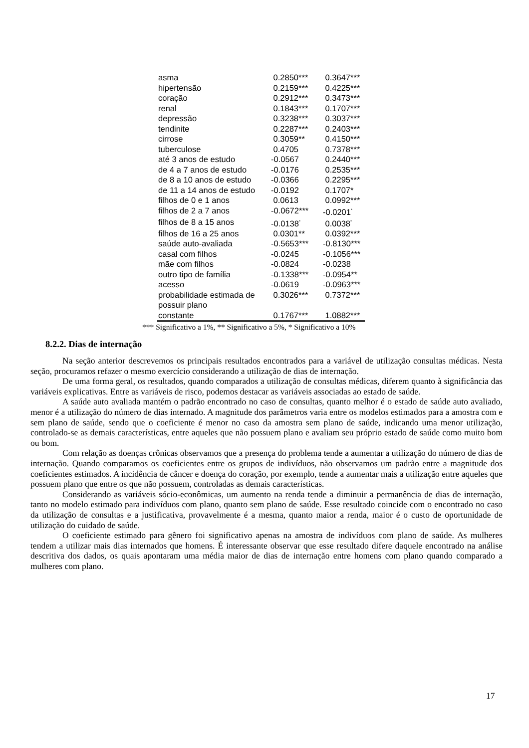| asma | 0.2850*** | 0.3647*** |
| hipertensão | 0.2159*** | 0.4225*** |
| coração | 0.2912*** | 0.3473*** |
| renal | 0.1843*** | 0.1707*** |
| depressão | 0.3238*** | 0.3037*** |
| tendinite | 0.2287*** | 0.2403*** |
| cirrose | 0.3059** | 0.4150*** |
| tuberculose | 0.4705 | 0.7378*** |
| até 3 anos de estudo | -0.0567 | 0.2440*** |
| de 4 a 7 anos de estudo | -0.0176 | 0.2535*** |
| de 8 a 10 anos de estudo | -0.0366 | 0.2295*** |
| de 11 a 14 anos de estudo | -0.0192 | 0.1707* |
| filhos de 0 e 1 anos | 0.0613 | 0.0992*** |
| filhos de 2 a 7 anos | -0.0672*** | -0.0201<sup>*</sup> |
| filhos de 8 a 15 anos | -0.0138<sup>*</sup> | 0.0038<sup>*</sup> |
| filhos de 16 a 25 anos | 0.0301** | 0.0392*** |
| saúde auto-avaliada | -0.5653*** | -0.8130*** |
| casal com filhos | -0.0245 | -0.1056*** |
| mãe com filhos | -0.0824 | -0.0238 |
| outro tipo de família | -0.1338*** | -0.0954** |
| acesso | -0.0619 | -0.0963*** |
| probabilidade estimada de possuir plano | 0.3026*** | 0.7372*** |
| constante | 0.1767*** | 1.0882*** |
*** Significativo a 1%, ** Significativo a 5%, * Significativo a 10%
8.2.2. Dias de internação
Na seção anterior descrevemos os principais resultados encontrados para a variável de utilização consultas médicas. Nesta seção, procuramos refazer o mesmo exercício considerando a utilização de dias de internação.
De uma forma geral, os resultados, quando comparados a utilização de consultas médicas, diferem quanto à significância das variáveis explicativas. Entre as variáveis de risco, podemos destacar as variáveis associadas ao estado de saúde.
A saúde auto avaliada mantém o padrão encontrado no caso de consultas, quanto melhor é o estado de saúde auto avaliado, menor é a utilização do número de dias internado. A magnitude dos parâmetros varia entre os modelos estimados para a amostra com e sem plano de saúde, sendo que o coeficiente é menor no caso da amostra sem plano de saúde, indicando uma menor utilização, controlado-se as demais características, entre aqueles que não possuem plano e avaliam seu próprio estado de saúde como muito bom ou bom.
Com relação as doenças crônicas observamos que a presença do problema tende a aumentar a utilização do número de dias de internação. Quando comparamos os coeficientes entre os grupos de indivíduos, não observamos um padrão entre a magnitude dos coeficientes estimados. A incidência de câncer e doença do coração, por exemplo, tende a aumentar mais a utilização entre aqueles que possuem plano que entre os que não possuem, controladas as demais características.
Considerando as variáveis sócio-econômicas, um aumento na renda tende a diminuir a permanência de dias de internação, tanto no modelo estimado para indivíduos com plano, quanto sem plano de saúde. Esse resultado coincide com o encontrado no caso da utilização de consultas e a justificativa, provavelmente é a mesma, quanto maior a renda, maior é o custo de oportunidade de utilização do cuidado de saúde.
O coeficiente estimado para gênero foi significativo apenas na amostra de indivíduos com plano de saúde. As mulheres tendem a utilizar mais dias internados que homens. É interessante observar que esse resultado difere daquele encontrado na análise descritiva dos dados, os quais apontaram uma média maior de dias de internação entre homens com plano quando comparado a mulheres com plano.
17